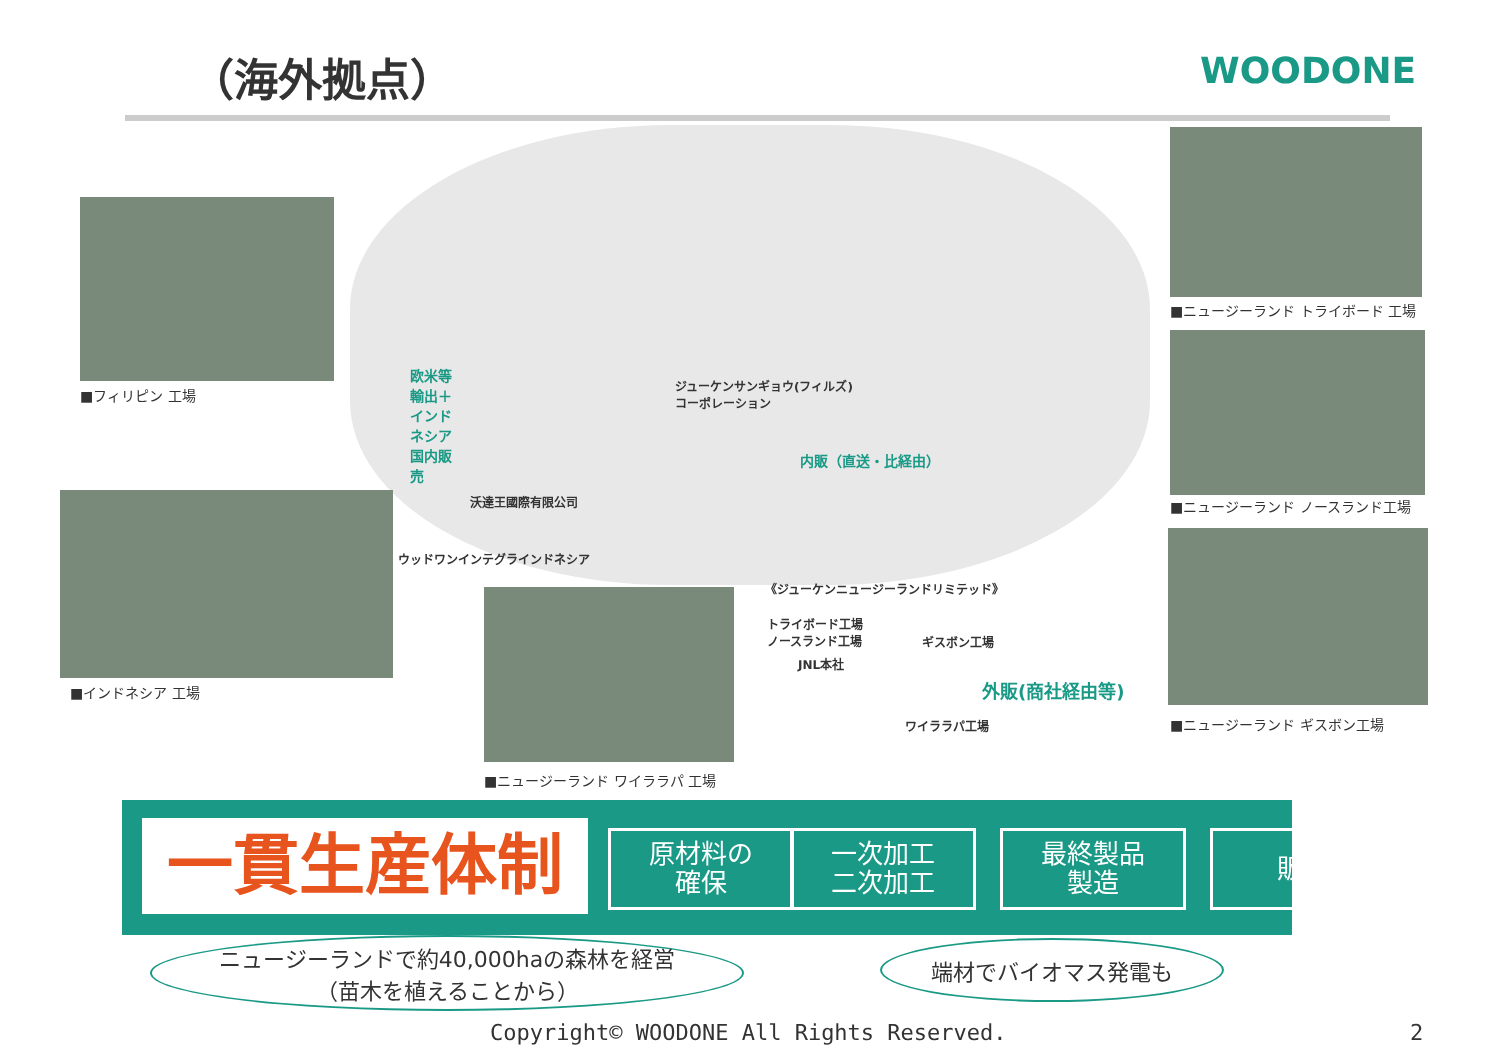（海外拠点） WOODONE
■フィリピン 工場
■インドネシア 工場
■ニュージーランド ワイララパ 工場
■ニュージーランド トライボード 工場
■ニュージーランド ノースランド工場
■ニュージーランド ギスボン工場
ジューケンサンギョウ(フィルズ)
コーポレーション
沃達王國際有限公司
ウッドワンインテグラインドネシア
欧米等輸出＋インドネシア国内販売
内販（直送・比経由）
《ジューケンニュージーランドリミテッド》
トライボード工場
ノースランド工場
JNL本社
ギスボン工場
ワイララパ工場
外販(商社経由等)
一貫生産体制
原材料の
確保
一次加工
二次加工
最終製品
製造
販売
ニュージーランドで約40,000haの森林を経営
（苗木を植えることから）
端材でバイオマス発電も
Copyright© WOODONE All Rights Reserved.
2